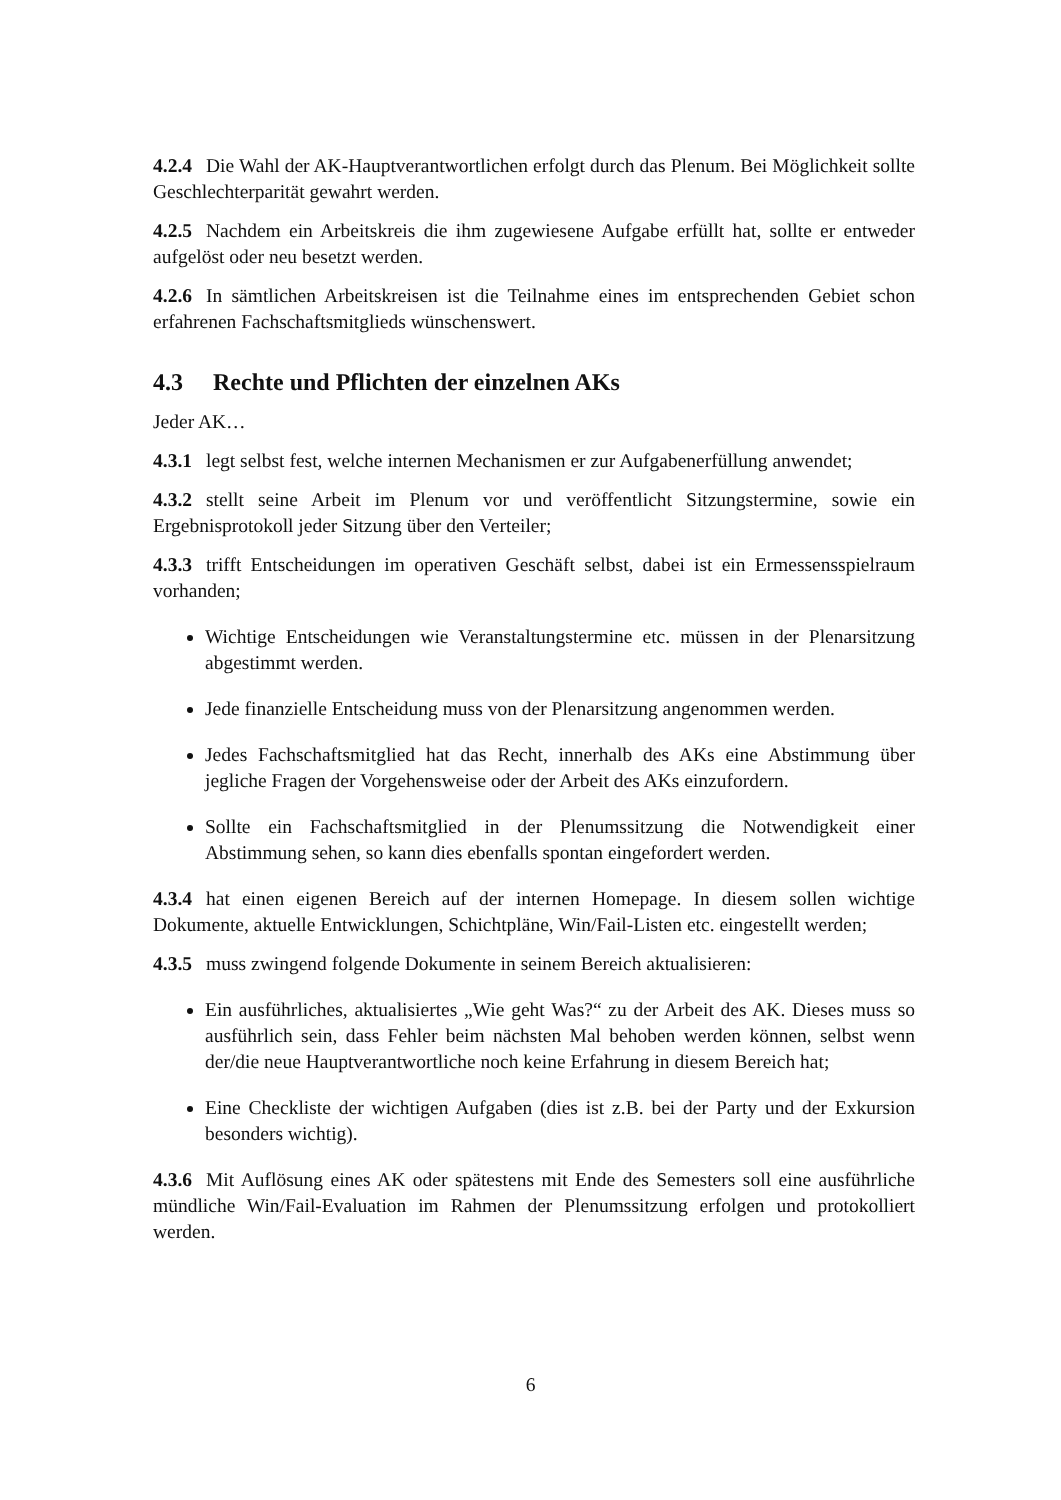4.2.4 Die Wahl der AK-Hauptverantwortlichen erfolgt durch das Plenum. Bei Möglichkeit sollte Geschlechterparität gewahrt werden.
4.2.5 Nachdem ein Arbeitskreis die ihm zugewiesene Aufgabe erfüllt hat, sollte er entweder aufgelöst oder neu besetzt werden.
4.2.6 In sämtlichen Arbeitskreisen ist die Teilnahme eines im entsprechenden Gebiet schon erfahrenen Fachschaftsmitglieds wünschenswert.
4.3 Rechte und Pflichten der einzelnen AKs
Jeder AK…
4.3.1 legt selbst fest, welche internen Mechanismen er zur Aufgabenerfüllung anwendet;
4.3.2 stellt seine Arbeit im Plenum vor und veröffentlicht Sitzungstermine, sowie ein Ergebnisprotokoll jeder Sitzung über den Verteiler;
4.3.3 trifft Entscheidungen im operativen Geschäft selbst, dabei ist ein Ermessensspielraum vorhanden;
Wichtige Entscheidungen wie Veranstaltungstermine etc. müssen in der Plenarsitzung abgestimmt werden.
Jede finanzielle Entscheidung muss von der Plenarsitzung angenommen werden.
Jedes Fachschaftsmitglied hat das Recht, innerhalb des AKs eine Abstimmung über jegliche Fragen der Vorgehensweise oder der Arbeit des AKs einzufordern.
Sollte ein Fachschaftsmitglied in der Plenumssitzung die Notwendigkeit einer Abstimmung sehen, so kann dies ebenfalls spontan eingefordert werden.
4.3.4 hat einen eigenen Bereich auf der internen Homepage. In diesem sollen wichtige Dokumente, aktuelle Entwicklungen, Schichtpläne, Win/Fail-Listen etc. eingestellt werden;
4.3.5 muss zwingend folgende Dokumente in seinem Bereich aktualisieren:
Ein ausführliches, aktualisiertes „Wie geht Was?“ zu der Arbeit des AK. Dieses muss so ausführlich sein, dass Fehler beim nächsten Mal behoben werden können, selbst wenn der/die neue Hauptverantwortliche noch keine Erfahrung in diesem Bereich hat;
Eine Checkliste der wichtigen Aufgaben (dies ist z.B. bei der Party und der Exkursion besonders wichtig).
4.3.6 Mit Auflösung eines AK oder spätestens mit Ende des Semesters soll eine ausführliche mündliche Win/Fail-Evaluation im Rahmen der Plenumssitzung erfolgen und protokolliert werden.
6